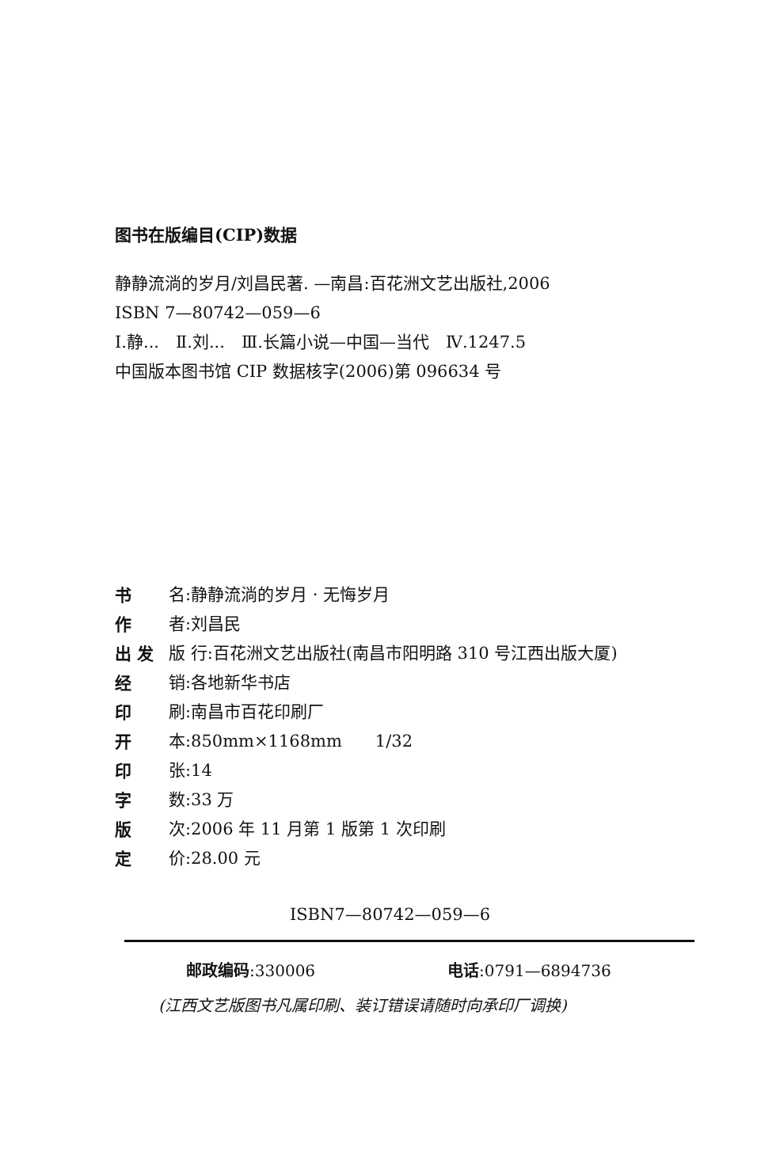图书在版编目(CIP)数据
静静流淌的岁月/刘昌民著. —南昌:百花洲文艺出版社,2006
ISBN 7—80742—059—6
Ⅰ.静...　Ⅱ.刘...　Ⅲ.长篇小说—中国—当代　Ⅳ.1247.5
中国版本图书馆 CIP 数据核字(2006)第 096634 号
书 名:静静流淌的岁月 · 无悔岁月
作 者:刘昌民
出 发 版 行:百花洲文艺出版社(南昌市阳明路 310 号江西出版大厦)
经 销:各地新华书店
印 刷:南昌市百花印刷厂
开 本:850mm×1168mm　　1/32
印 张:14
字 数:33 万
版 次:2006 年 11 月第 1 版第 1 次印刷
定 价:28.00 元
ISBN7—80742—059—6
邮政编码:330006 电话:0791—6894736
(江西文艺版图书凡属印刷、装订错误请随时向承印厂调换)